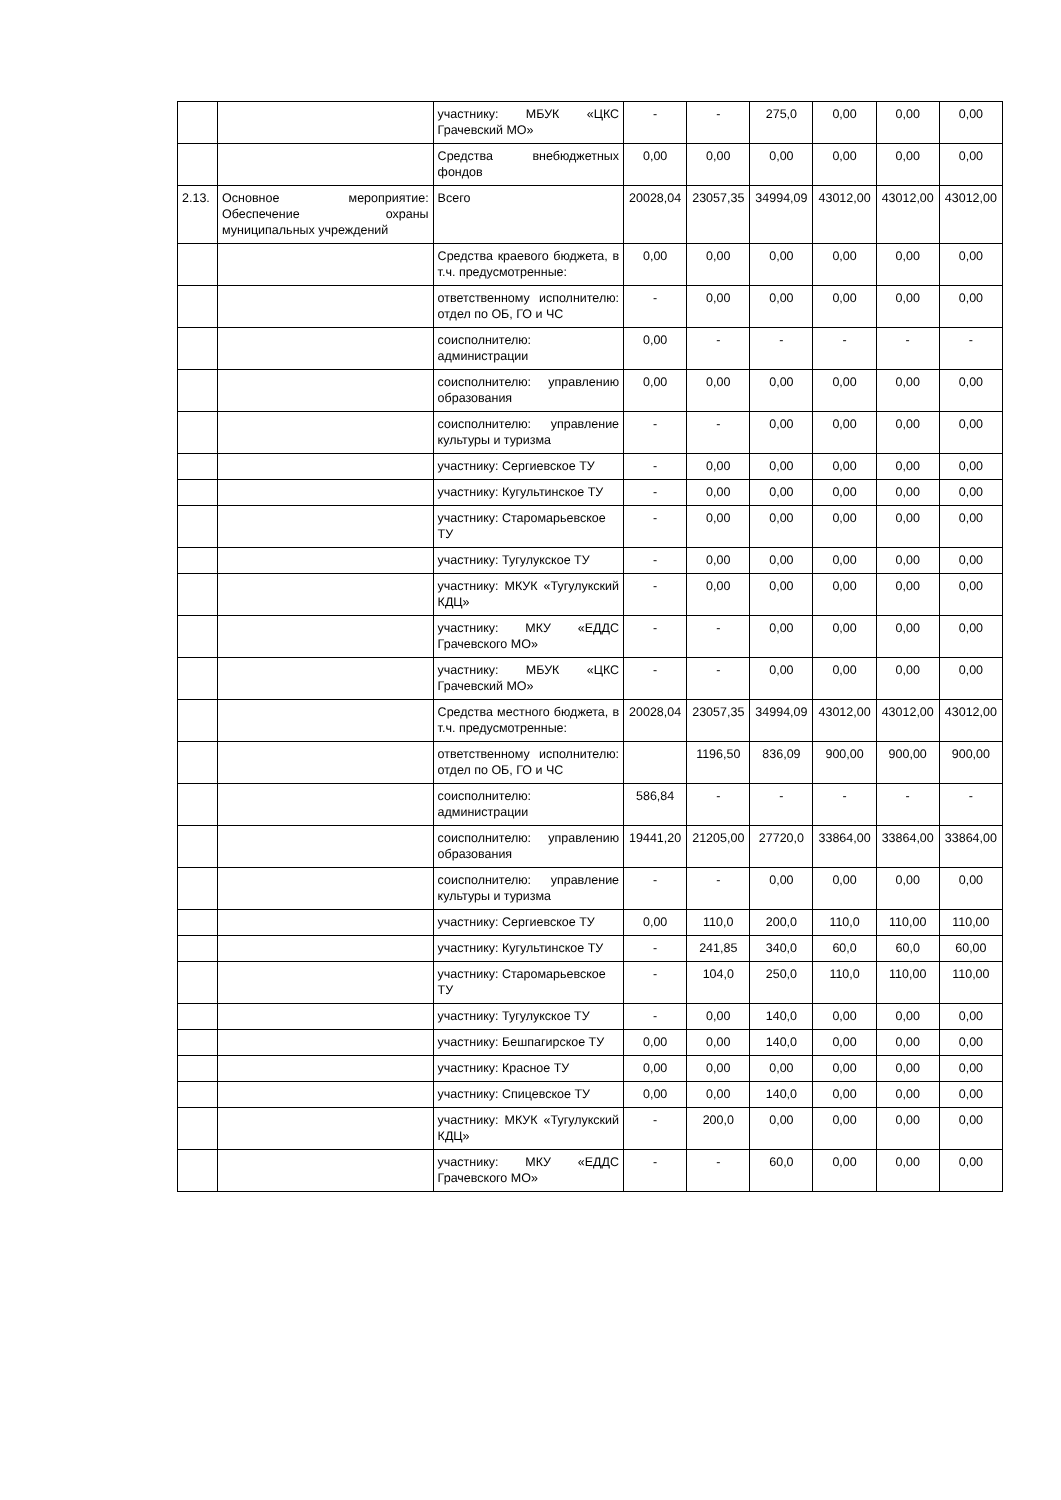| | | участнику: МБУК «ЦКС Грачевский МО» | - | - | 275,0 | 0,00 | 0,00 | 0,00 |
| | | Средства внебюджетных фондов | 0,00 | 0,00 | 0,00 | 0,00 | 0,00 | 0,00 |
| 2.13. | Основное мероприятие: Обеспечение охраны муниципальных учреждений | Всего | 20028,04 | 23057,35 | 34994,09 | 43012,00 | 43012,00 | 43012,00 |
| | | Средства краевого бюджета, в т.ч. предусмотренные: | 0,00 | 0,00 | 0,00 | 0,00 | 0,00 | 0,00 |
| | | ответственному исполнителю: отдел по ОБ, ГО и ЧС | - | 0,00 | 0,00 | 0,00 | 0,00 | 0,00 |
| | | соисполнителю: администрации | 0,00 | - | - | - | - | - |
| | | соисполнителю: управлению образования | 0,00 | 0,00 | 0,00 | 0,00 | 0,00 | 0,00 |
| | | соисполнителю: управление культуры и туризма | - | - | 0,00 | 0,00 | 0,00 | 0,00 |
| | | участнику: Сергиевское ТУ | - | 0,00 | 0,00 | 0,00 | 0,00 | 0,00 |
| | | участнику: Кугультинское ТУ | - | 0,00 | 0,00 | 0,00 | 0,00 | 0,00 |
| | | участнику: Старомарьевское ТУ | - | 0,00 | 0,00 | 0,00 | 0,00 | 0,00 |
| | | участнику: Тугулукское ТУ | - | 0,00 | 0,00 | 0,00 | 0,00 | 0,00 |
| | | участнику: МКУК «Тугулукский КДЦ» | - | 0,00 | 0,00 | 0,00 | 0,00 | 0,00 |
| | | участнику: МКУ «ЕДДС Грачевского МО» | - | - | 0,00 | 0,00 | 0,00 | 0,00 |
| | | участнику: МБУК «ЦКС Грачевский МО» | - | - | 0,00 | 0,00 | 0,00 | 0,00 |
| | | Средства местного бюджета, в т.ч. предусмотренные: | 20028,04 | 23057,35 | 34994,09 | 43012,00 | 43012,00 | 43012,00 |
| | | ответственному исполнителю: отдел по ОБ, ГО и ЧС | | 1196,50 | 836,09 | 900,00 | 900,00 | 900,00 |
| | | соисполнителю: администрации | 586,84 | - | - | - | - | - |
| | | соисполнителю: управлению образования | 19441,20 | 21205,00 | 27720,0 | 33864,00 | 33864,00 | 33864,00 |
| | | соисполнителю: управление культуры и туризма | - | - | 0,00 | 0,00 | 0,00 | 0,00 |
| | | участнику: Сергиевское ТУ | 0,00 | 110,0 | 200,0 | 110,0 | 110,00 | 110,00 |
| | | участнику: Кугультинское ТУ | - | 241,85 | 340,0 | 60,0 | 60,0 | 60,00 |
| | | участнику: Старомарьевское ТУ | - | 104,0 | 250,0 | 110,0 | 110,00 | 110,00 |
| | | участнику: Тугулукское ТУ | - | 0,00 | 140,0 | 0,00 | 0,00 | 0,00 |
| | | участнику: Бешпагирское ТУ | 0,00 | 0,00 | 140,0 | 0,00 | 0,00 | 0,00 |
| | | участнику: Красное ТУ | 0,00 | 0,00 | 0,00 | 0,00 | 0,00 | 0,00 |
| | | участнику: Спицевское ТУ | 0,00 | 0,00 | 140,0 | 0,00 | 0,00 | 0,00 |
| | | участнику: МКУК «Тугулукский КДЦ» | - | 200,0 | 0,00 | 0,00 | 0,00 | 0,00 |
| | | участнику: МКУ «ЕДДС Грачевского МО» | - | - | 60,0 | 0,00 | 0,00 | 0,00 |